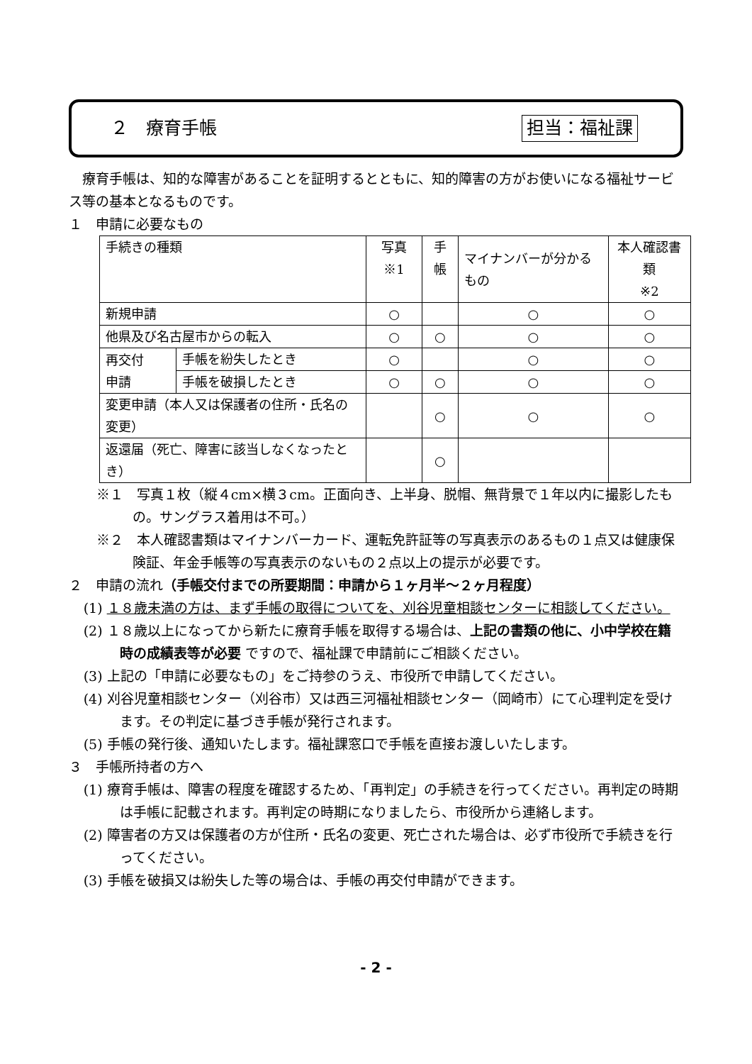２　療育手帳 担当：福祉課
　療育手帳は、知的な障害があることを証明するとともに、知的障害の方がお使いになる福祉サービス等の基本となるものです。
１　申請に必要なもの
| 手続きの種類 | | 写真※1 | 手帳 | マイナンバーが分かるもの | 本人確認書類 ※2 |
| 新規申請 | | ○ | | ○ | ○ |
| 他県及び名古屋市からの転入 | | ○ | ○ | ○ | ○ |
| 再交付 申請 | 手帳を紛失したとき | ○ | | ○ | ○ |
| | 手帳を破損したとき | ○ | ○ | ○ | ○ |
| 変更申請（本人又は保護者の住所・氏名の変更） | | | ○ | ○ | ○ |
| 返還届（死亡、障害に該当しなくなったとき） | | | ○ | | |
※１　写真１枚（縦４cm×横３cm。正面向き、上半身、脱帽、無背景で１年以内に撮影したもの。サングラス着用は不可。）
※２　本人確認書類はマイナンバーカード、運転免許証等の写真表示のあるもの１点又は健康保険証、年金手帳等の写真表示のないもの２点以上の提示が必要です。
２　申請の流れ（手帳交付までの所要期間：申請から１ヶ月半～２ヶ月程度）
(1) １８歳未満の方は、まず手帳の取得についてを、刈谷児童相談センターに相談してください。
(2) １８歳以上になってから新たに療育手帳を取得する場合は、上記の書類の他に、小中学校在籍時の成績表等が必要 ですので、福祉課で申請前にご相談ください。
(3) 上記の「申請に必要なもの」をご持参のうえ、市役所で申請してください。
(4) 刈谷児童相談センター（刈谷市）又は西三河福祉相談センター（岡崎市）にて心理判定を受けます。その判定に基づき手帳が発行されます。
(5) 手帳の発行後、通知いたします。福祉課窓口で手帳を直接お渡しいたします。
３　手帳所持者の方へ
(1) 療育手帳は、障害の程度を確認するため、「再判定」の手続きを行ってください。再判定の時期は手帳に記載されます。再判定の時期になりましたら、市役所から連絡します。
(2) 障害者の方又は保護者の方が住所・氏名の変更、死亡された場合は、必ず市役所で手続きを行ってください。
(3) 手帳を破損又は紛失した等の場合は、手帳の再交付申請ができます。
- 2 -